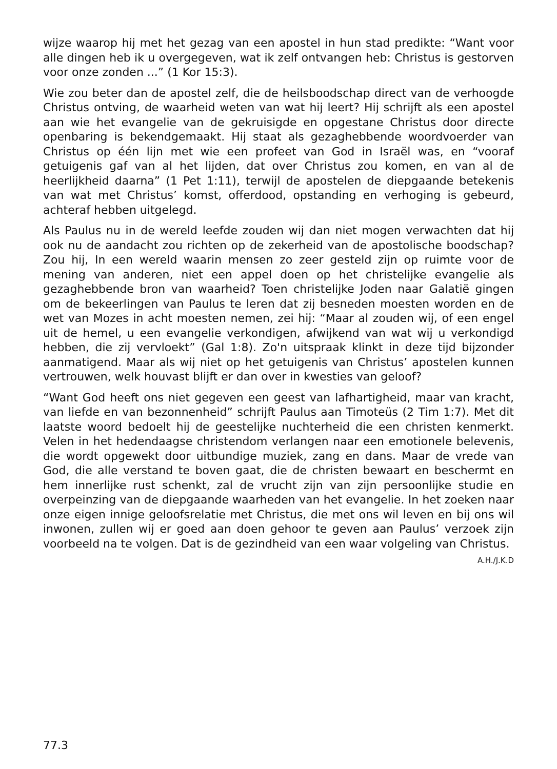wijze waarop hij met het gezag van een apostel in hun stad predikte: “Want voor alle dingen heb ik u overgegeven, wat ik zelf ontvangen heb: Christus is gestorven voor onze zonden ...” (1 Kor 15:3).
Wie zou beter dan de apostel zelf, die de heilsboodschap direct van de verhoogde Christus ontving, de waarheid weten van wat hij leert? Hij schrijft als een apostel aan wie het evangelie van de gekruisigde en opgestane Christus door directe openbaring is bekendgemaakt. Hij staat als gezaghebbende woordvoerder van Christus op één lijn met wie een profeet van God in Israël was, en “vooraf getuigenis gaf van al het lijden, dat over Christus zou komen, en van al de heerlijkheid daarna” (1 Pet 1:11), terwijl de apostelen de diepgaande betekenis van wat met Christus’ komst, offerdood, opstanding en verhoging is gebeurd, achteraf hebben uitgelegd.
Als Paulus nu in de wereld leefde zouden wij dan niet mogen verwachten dat hij ook nu de aandacht zou richten op de zekerheid van de apostolische boodschap? Zou hij, In een wereld waarin mensen zo zeer gesteld zijn op ruimte voor de mening van anderen, niet een appel doen op het christelijke evangelie als gezaghebbende bron van waarheid? Toen christelijke Joden naar Galatië gingen om de bekeerlingen van Paulus te leren dat zij besneden moesten worden en de wet van Mozes in acht moesten nemen, zei hij: “Maar al zouden wij, of een engel uit de hemel, u een evangelie verkondigen, afwijkend van wat wij u verkondigd hebben, die zij vervloekt” (Gal 1:8). Zo'n uitspraak klinkt in deze tijd bijzonder aanmatigend. Maar als wij niet op het getuigenis van Christus’ apostelen kunnen vertrouwen, welk houvast blijft er dan over in kwesties van geloof?
“Want God heeft ons niet gegeven een geest van lafhartigheid, maar van kracht, van liefde en van bezonnenheid” schrijft Paulus aan Timoteüs (2 Tim 1:7). Met dit laatste woord bedoelt hij de geestelijke nuchterheid die een christen kenmerkt. Velen in het hedendaagse christendom verlangen naar een emotionele belevenis, die wordt opgewekt door uitbundige muziek, zang en dans. Maar de vrede van God, die alle verstand te boven gaat, die de christen bewaart en beschermt en hem innerlijke rust schenkt, zal de vrucht zijn van zijn persoonlijke studie en overpeinzing van de diepgaande waarheden van het evangelie. In het zoeken naar onze eigen innige geloofsrelatie met Christus, die met ons wil leven en bij ons wil inwonen, zullen wij er goed aan doen gehoor te geven aan Paulus’ verzoek zijn voorbeeld na te volgen. Dat is de gezindheid van een waar volgeling van Christus.
A.H./J.K.D
77.3